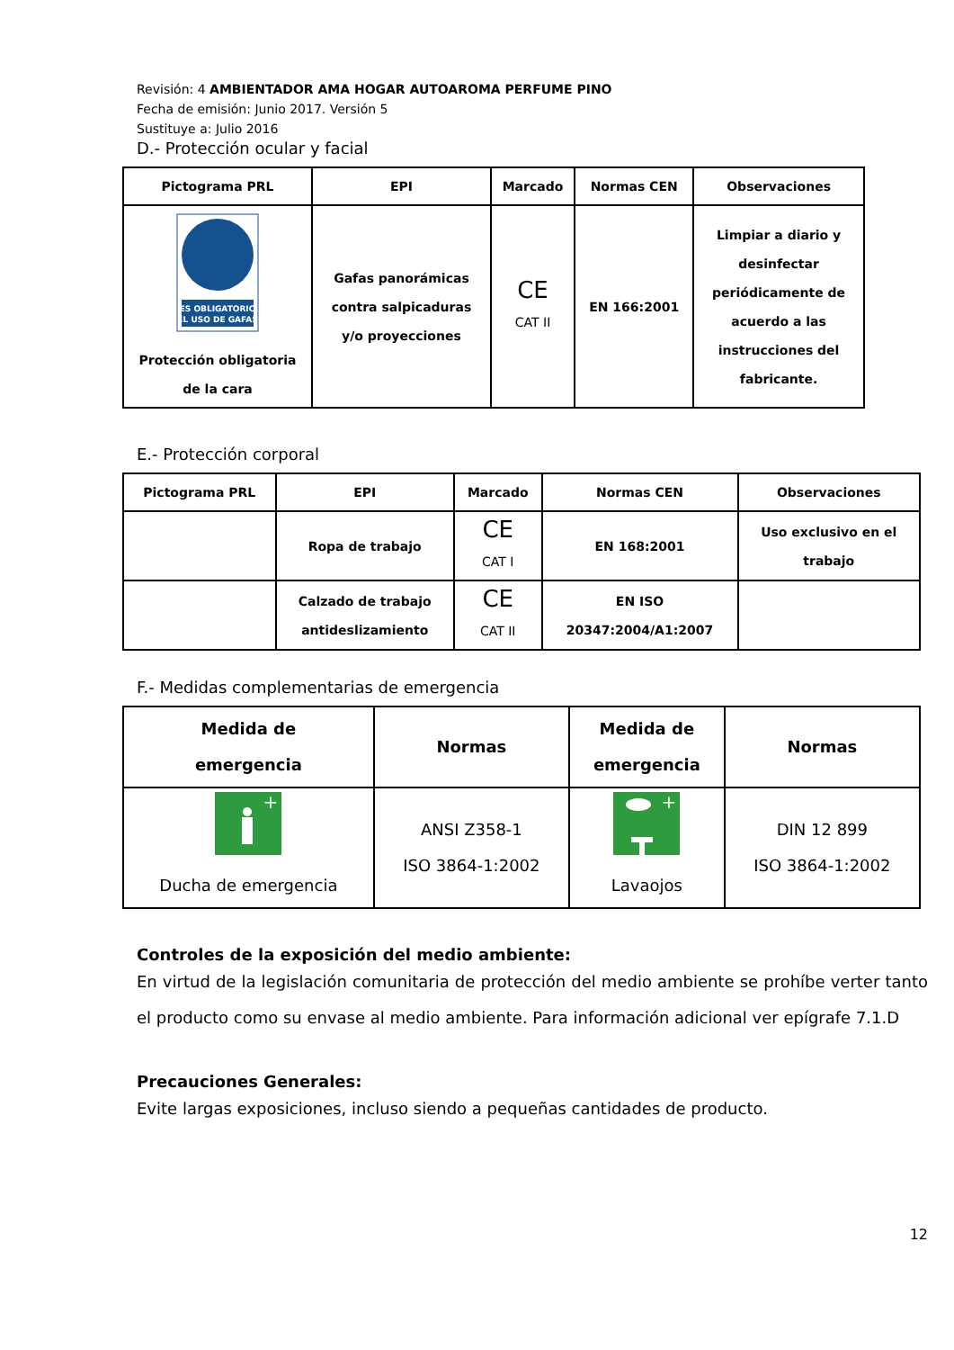Revisión: 4 AMBIENTADOR AMA HOGAR AUTOAROMA PERFUME PINO
Fecha de emisión: Junio 2017. Versión 5
Sustituye a: Julio 2016
D.- Protección ocular y facial
| Pictograma PRL | EPI | Marcado | Normas CEN | Observaciones |
| --- | --- | --- | --- | --- |
| ES OBLIGATORIO EL USO DE GAFAS Protección obligatoria de la cara | Gafas panorámicas contra salpicaduras y/o proyecciones | CE CAT II | EN 166:2001 | Limpiar a diario y desinfectar periódicamente de acuerdo a las instrucciones del fabricante. |
E.- Protección corporal
| Pictograma PRL | EPI | Marcado | Normas CEN | Observaciones |
| --- | --- | --- | --- | --- |
| | Ropa de trabajo | CE CAT I | EN 168:2001 | Uso exclusivo en el trabajo |
| | Calzado de trabajo antideslizamiento | CE CAT II | EN ISO 20347:2004/A1:2007 | |
F.- Medidas complementarias de emergencia
| Medida de emergencia | Normas | Medida de emergencia | Normas |
| --- | --- | --- | --- |
| + Ducha de emergencia | ANSI Z358-1 ISO 3864-1:2002 | + Lavaojos | DIN 12 899 ISO 3864-1:2002 |
Controles de la exposición del medio ambiente:
En virtud de la legislación comunitaria de protección del medio ambiente se prohíbe verter tanto el producto como su envase al medio ambiente. Para información adicional ver epígrafe 7.1.D
Precauciones Generales:
Evite largas exposiciones, incluso siendo a pequeñas cantidades de producto.
12